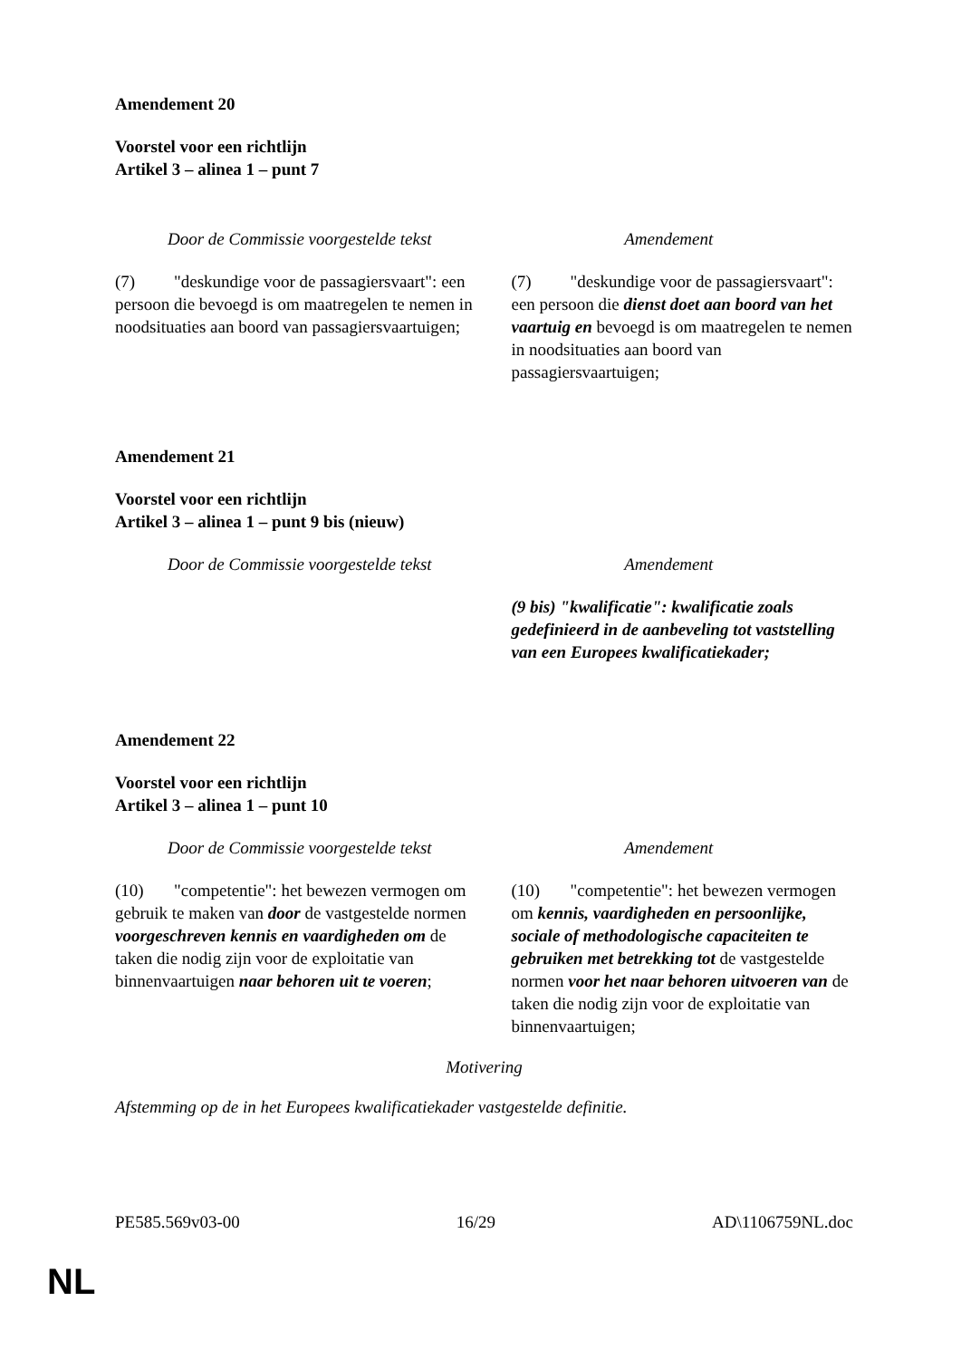Amendement 20
Voorstel voor een richtlijn
Artikel 3 – alinea 1 – punt 7
| Door de Commissie voorgestelde tekst | Amendement |
| --- | --- |
| (7) "deskundige voor de passagiersvaart": een persoon die bevoegd is om maatregelen te nemen in noodsituaties aan boord van passagiersvaartuigen; | (7) "deskundige voor de passagiersvaart": een persoon die dienst doet aan boord van het vaartuig en bevoegd is om maatregelen te nemen in noodsituaties aan boord van passagiersvaartuigen; |
Amendement 21
Voorstel voor een richtlijn
Artikel 3 – alinea 1 – punt 9 bis (nieuw)
| Door de Commissie voorgestelde tekst | Amendement |
| --- | --- |
| | (9 bis) "kwalificatie": kwalificatie zoals gedefinieerd in de aanbeveling tot vaststelling van een Europees kwalificatiekader; |
Amendement 22
Voorstel voor een richtlijn
Artikel 3 – alinea 1 – punt 10
| Door de Commissie voorgestelde tekst | Amendement |
| --- | --- |
| (10) "competentie": het bewezen vermogen om gebruik te maken van door de vastgestelde normen voorgeschreven kennis en vaardigheden om de taken die nodig zijn voor de exploitatie van binnenvaartuigen naar behoren uit te voeren ; | (10) "competentie": het bewezen vermogen om kennis, vaardigheden en persoonlijke, sociale of methodologische capaciteiten te gebruiken met betrekking tot de vastgestelde normen voor het naar behoren uitvoeren van de taken die nodig zijn voor de exploitatie van binnenvaartuigen; |
Motivering
Afstemming op de in het Europees kwalificatiekader vastgestelde definitie.
PE585.569v03-00 16/29 AD\1106759NL.doc
NL